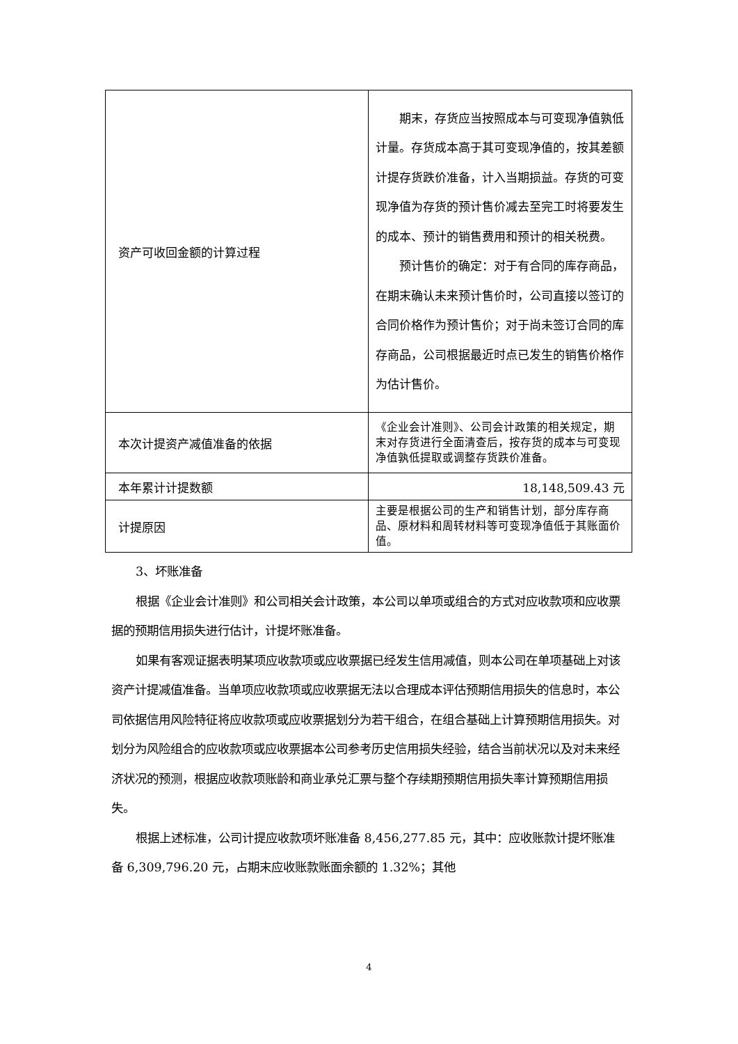| 资产可收回金额的计算过程 | 期末，存货应当按照成本与可变现净值孰低计量。存货成本高于其可变现净值的，按其差额计提存货跌价准备，计入当期损益。存货的可变现净值为存货的预计售价减去至完工时将要发生的成本、预计的销售费用和预计的相关税费。 预计售价的确定：对于有合同的库存商品，在期末确认未来预计售价时，公司直接以签订的合同价格作为预计售价；对于尚未签订合同的库存商品，公司根据最近时点已发生的销售价格作为估计售价。 |
| 本次计提资产减值准备的依据 | 《企业会计准则》、公司会计政策的相关规定，期末对存货进行全面清查后，按存货的成本与可变现净值孰低提取或调整存货跌价准备。 |
| 本年累计计提数额 | 18,148,509.43 元 |
| 计提原因 | 主要是根据公司的生产和销售计划，部分库存商品、原材料和周转材料等可变现净值低于其账面价值。 |
3、坏账准备
根据《企业会计准则》和公司相关会计政策，本公司以单项或组合的方式对应收款项和应收票据的预期信用损失进行估计，计提坏账准备。
如果有客观证据表明某项应收款项或应收票据已经发生信用减值，则本公司在单项基础上对该资产计提减值准备。当单项应收款项或应收票据无法以合理成本评估预期信用损失的信息时，本公司依据信用风险特征将应收款项或应收票据划分为若干组合，在组合基础上计算预期信用损失。对划分为风险组合的应收款项或应收票据本公司参考历史信用损失经验，结合当前状况以及对未来经济状况的预测，根据应收款项账龄和商业承兑汇票与整个存续期预期信用损失率计算预期信用损失。
根据上述标准，公司计提应收款项坏账准备 8,456,277.85 元，其中：应收账款计提坏账准备 6,309,796.20 元，占期末应收账款账面余额的 1.32%；其他
4